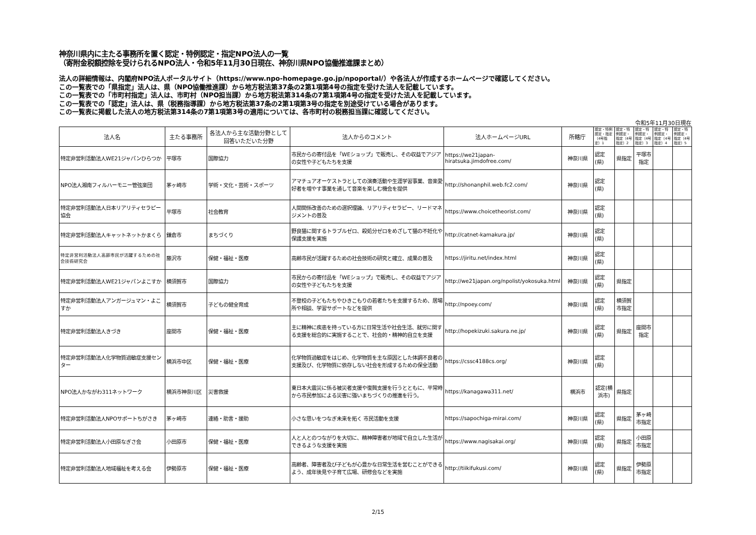神奈川県内に主たる事務所を置く認定・特例認定・指定NPO法人の一覧
（寄附金税額控除を受けられるNPO法人・令和5年11月30日現在、神奈川県NPO協働推進課まとめ）
法人の詳細情報は、内閣府NPO法人ポータルサイト（https://www.npo-homepage.go.jp/npoportal/）や各法人が作成するホームページで確認してください。
この一覧表での「県指定」法人は、県（NPO協働推進課）から地方税法第37条の2第1項第4号の指定を受けた法人を記載しています。
この一覧表での「市町村指定」法人は、市町村（NPO担当課）から地方税法第314条の7第1項第4号の指定を受けた法人を記載しています。
この一覧表での「認定」法人は、県（税務指導課）から地方税法第37条の2第1項第3号の指定を別途受けている場合があります。
この一覧表に掲載した法人の地方税法第314条の7第1項第3号の適用については、各市町村の税務担当課に確認してください。
令和5年11月30日現在
| 法人名 | 主たる事務所 | 各法人から主な活動分野として回答いただいた分野 | 法人からのコメント | 法人ホームページURL | 所轄庁 | 認定・特例認定・指定（4号指定）1 | 認定・特例認定・指定（4号指定）2 | 認定・特例認定・指定（4号指定）3 | 認定・特例認定・指定（4号指定）4 | 認定・特例認定・指定（4号指定）5 |
| --- | --- | --- | --- | --- | --- | --- | --- | --- | --- | --- |
| 特定非営利活動法人WE21ジャパンひらつか | 平塚市 | 国際協力 | 市民からの寄付品を「WEショップ」で販売し、その収益でアジアの女性や子どもたちを支援 | https://we21japan-hiratsuka.jimdofree.com/ | 神奈川県 | 認定(県) | 県指定 | 平塚市指定 | | |
| NPO法人湘南フィルハーモニー管弦楽団 | 茅ヶ崎市 | 学術・文化・芸術・スポーツ | アマチュアオーケストラとしての演奏活動や生涯学習事業、音楽愛好者を増やす事業を通して音楽を楽しむ機会を提供 | http://shonanphil.web.fc2.com/ | 神奈川県 | 認定(県) | | | | |
| 特定非営利活動法人日本リアリティセラピー協会 | 平塚市 | 社会教育 | 人間関係改善のための選択理論、リアリティセラピー、リードマネジメントの普及 | https://www.choicetheorist.com/ | 神奈川県 | 認定(県) | | | | |
| 特定非営利活動法人キャットネットかまくら | 鎌倉市 | まちづくり | 野良猫に関するトラブルゼロ、殺処分ゼロをめざして猫の不妊化や保護支援を実施 | http://catnet-kamakura.jp/ | 神奈川県 | 認定(県) | | | | |
| 特定非営利活動法人高齢市民が活躍するための社会技術研究会 | 藤沢市 | 保健・福祉・医療 | 高齢市民が活躍するための社会技術の研究と確立、成果の普及 | https://jiritu.net/index.html | 神奈川県 | 認定(県) | | | | |
| 特定非営利活動法人WE21ジャパンよこすか | 横須賀市 | 国際協力 | 市民からの寄付品を「WEショップ」で販売し、その収益でアジアの女性や子どもたちを支援 | http://we21japan.org/npolist/yokosuka.html | 神奈川県 | 認定(県) | 県指定 | | | |
| 特定非営利活動法人アンガージュマン・よこすか | 横須賀市 | 子どもの健全育成 | 不登校の子どもたちやひきこもりの若者たちを支援するため、居場所や相談、学習サポートなどを提供 | http://npoey.com/ | 神奈川県 | 認定(県) | 横須賀市指定 | | | |
| 特定非営利活動法人きづき | 座間市 | 保健・福祉・医療 | 主に精神に疾患を持っている方に日常生活や社会生活、就労に関する支援を総合的に実施することで、社会的・精神的自立を支援 | http://hopekizuki.sakura.ne.jp/ | 神奈川県 | 認定(県) | 県指定 | 座間市指定 | | |
| 特定非営利活動法人化学物質過敏症支援センター | 横浜市中区 | 保健・福祉・医療 | 化学物質過敏症をはじめ、化学物質を主な原因とした体調不良者の支援及び、化学物質に依存しない社会を形成するための保全活動 | https://cssc4188cs.org/ | 神奈川県 | 認定(県) | | | | |
| NPO法人かながわ311ネットワーク | 横浜市神奈川区 | 災害救援 | 東日本大震災に係る被災者支援や復興支援を行うとともに、平常時から市民参加による災害に強いまちづくりの推進を行う。 | https://kanagawa311.net/ | 横浜市 | 認定(横浜市) | 県指定 | | | |
| 特定非営利活動法人NPOサポートちがさき | 茅ヶ崎市 | 連絡・助言・援助 | 小さな思いをつなぎ未来を拓く 市民活動を支援 | https://sapochiga-mirai.com/ | 神奈川県 | 認定(県) | 県指定 | 茅ヶ崎市指定 | | |
| 特定非営利活動法人小田原なぎさ会 | 小田原市 | 保健・福祉・医療 | 人と人とのつながりを大切に、精神障害者が地域で自立した生活ができるような支援を実施 | https://www.nagisakai.org/ | 神奈川県 | 認定(県) | 県指定 | 小田原市指定 | | |
| 特定非営利活動法人地域福祉を考える会 | 伊勢原市 | 保健・福祉・医療 | 高齢者、障害者及び子どもが心豊かな日常生活を営むことができるよう、成年後見や子育て広場、研修会などを実施 | http://tiikifukusi.com/ | 神奈川県 | 認定(県) | 県指定 | 伊勢原市指定 | | |
2/15